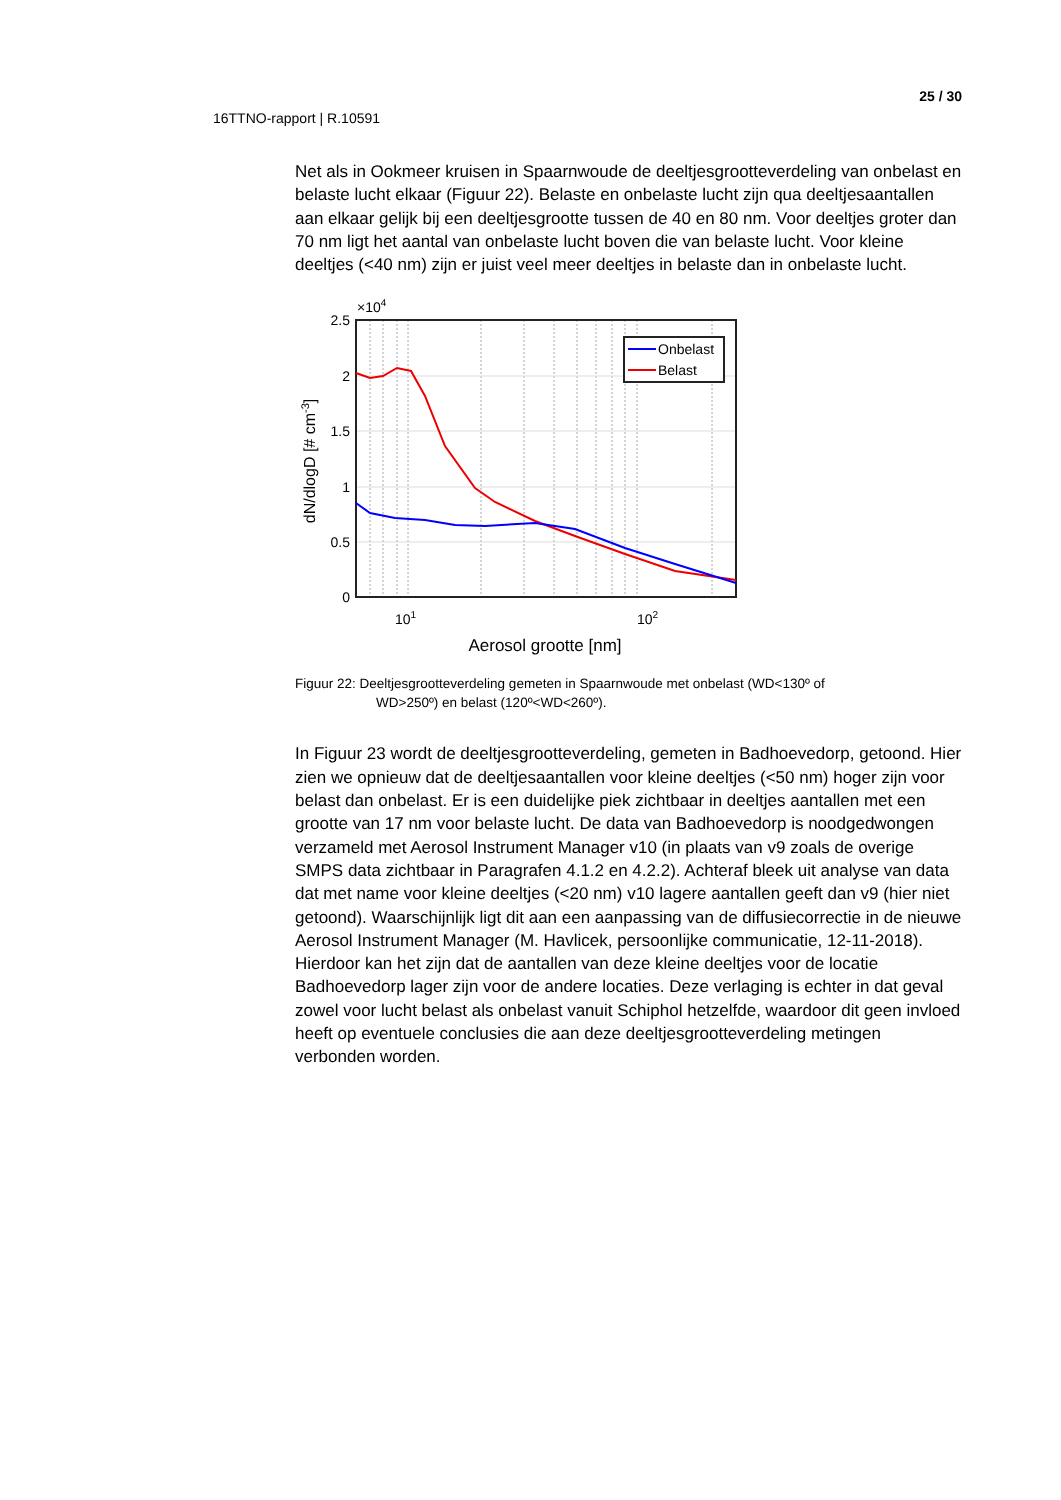25 / 30
16TTNO-rapport | R.10591
Net als in Ookmeer kruisen in Spaarnwoude de deeltjesgrootteverdeling van onbelast en belaste lucht elkaar (Figuur 22). Belaste en onbelaste lucht zijn qua deeltjesaantallen aan elkaar gelijk bij een deeltjesgrootte tussen de 40 en 80 nm. Voor deeltjes groter dan 70 nm ligt het aantal van onbelaste lucht boven die van belaste lucht. Voor kleine deeltjes (<40 nm) zijn er juist veel meer deeltjes in belaste dan in onbelaste lucht.
Onbelast
Belast
2.5
2
1.5
1
0.5
0
×104
101
102
Aerosol grootte [nm]
dN/dlogD [# cm-3]
Figuur 22: Deeltjesgrootteverdeling gemeten in Spaarnwoude met onbelast (WD<130º of
WD>250º) en belast (120º<WD<260º).
In Figuur 23 wordt de deeltjesgrootteverdeling, gemeten in Badhoevedorp, getoond. Hier zien we opnieuw dat de deeltjesaantallen voor kleine deeltjes (<50 nm) hoger zijn voor belast dan onbelast. Er is een duidelijke piek zichtbaar in deeltjes aantallen met een grootte van 17 nm voor belaste lucht. De data van Badhoevedorp is noodgedwongen verzameld met Aerosol Instrument Manager v10 (in plaats van v9 zoals de overige SMPS data zichtbaar in Paragrafen 4.1.2 en 4.2.2). Achteraf bleek uit analyse van data dat met name voor kleine deeltjes (<20 nm) v10 lagere aantallen geeft dan v9 (hier niet getoond). Waarschijnlijk ligt dit aan een aanpassing van de diffusiecorrectie in de nieuwe Aerosol Instrument Manager (M. Havlicek, persoonlijke communicatie, 12-11-2018). Hierdoor kan het zijn dat de aantallen van deze kleine deeltjes voor de locatie Badhoevedorp lager zijn voor de andere locaties. Deze verlaging is echter in dat geval zowel voor lucht belast als onbelast vanuit Schiphol hetzelfde, waardoor dit geen invloed heeft op eventuele conclusies die aan deze deeltjesgrootteverdeling metingen verbonden worden.